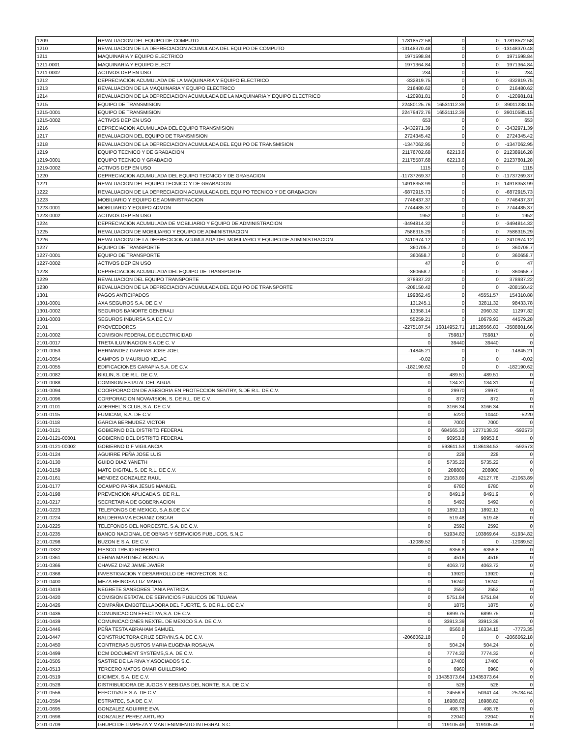| 1209 | REVALUACION DEL EQUIPO DE COMPUTO | 17818572.58 | 0 | 0 | 17818572.58 |
| 1210 | REVALUACION DE LA DEPRECIACION ACUMULADA DEL EQUIPO DE COMPUTO | -13148370.48 | 0 | 0 | -13148370.48 |
| 1211 | MAQUINARIA Y EQUIPO ELECTRICO | 1971598.84 | 0 | 0 | 1971598.84 |
| 1211-0001 | MAQUINARIA Y EQUIPO ELECT | 1971364.84 | 0 | 0 | 1971364.84 |
| 1211-0002 | ACTIVOS DEP EN USO | 234 | 0 | 0 | 234 |
| 1212 | DEPRECIACION ACUMULADA DE LA MAQUINARIA Y EQUIPO ELECTRICO | -332819.75 | 0 | 0 | -332819.75 |
| 1213 | REVALUACION DE LA MAQUINARIA Y EQUIPO ELECTRICO | 216480.62 | 0 | 0 | 216480.62 |
| 1214 | REVALUACION DE LA DEPRECIACION ACUMULADA DE LA MAQUINARIA Y EQUIPO ELECTRICO | -120981.81 | 0 | 0 | -120981.81 |
| 1215 | EQUIPO DE TRANSMISION | 22480125.76 | 16531112.39 | 0 | 39011238.15 |
| 1215-0001 | EQUIPO DE TRANSMISION | 22479472.76 | 16531112.39 | 0 | 39010585.15 |
| 1215-0002 | ACTIVOS DEP EN USO | 653 | 0 | 0 | 653 |
| 1216 | DEPRECIACION ACUMULADA DEL EQUIPO TRANSMISION | -3432971.39 | 0 | 0 | -3432971.39 |
| 1217 | REVALUACION DEL EQUIPO DE TRANSMISION | 2724345.42 | 0 | 0 | 2724345.42 |
| 1218 | REVALUACION DE LA DEPRECIACION ACUMULADA DEL EQUIPO DE TRANSMISION | -1347062.95 | 0 | 0 | -1347062.95 |
| 1219 | EQUIPO TECNICO Y DE GRABACION | 21176702.68 | 62213.6 | 0 | 21238916.28 |
| 1219-0001 | EQUIPO TECNICO Y GRABACIO | 21175587.68 | 62213.6 | 0 | 21237801.28 |
| 1219-0002 | ACTIVOS DEP EN USO | 1115 | 0 | 0 | 1115 |
| 1220 | DEPRECIACION ACUMULADA DEL EQUIPO TECNICO Y DE GRABACION | -11737269.37 | 0 | 0 | -11737269.37 |
| 1221 | REVALUACION DEL EQUIPO TECNICO Y DE GRABACION | 14918353.99 | 0 | 0 | 14918353.99 |
| 1222 | REVALUACION DE LA DEPRECIACION ACUMULADA DEL EQUIPO TECNICO Y DE GRABACION | -6872915.73 | 0 | 0 | -6872915.73 |
| 1223 | MOBILIARIO Y EQUIPO DE ADMINISTRACION | 7746437.37 | 0 | 0 | 7746437.37 |
| 1223-0001 | MOBILIARIO Y EQUIPO ADMON | 7744485.37 | 0 | 0 | 7744485.37 |
| 1223-0002 | ACTIVOS DEP EN USO | 1952 | 0 | 0 | 1952 |
| 1224 | DEPRECIACION ACUMULADA DE MOBILIARIO Y EQUIPO DE ADMINISTRACION | -3494814.32 | 0 | 0 | -3494814.32 |
| 1225 | REVALUACION DE MOBILIARIO Y EQUIPO DE ADMINISTRACION | 7586315.29 | 0 | 0 | 7586315.29 |
| 1226 | REVALUACION DE LA DEPRECICION ACUMULADA DEL MOBILIARIO Y EQUIPO DE ADMINISTRACION | -2410974.12 | 0 | 0 | -2410974.12 |
| 1227 | EQUIPO DE TRANSPORTE | 360705.7 | 0 | 0 | 360705.7 |
| 1227-0001 | EQUIPO DE TRANSPORTE | 360658.7 | 0 | 0 | 360658.7 |
| 1227-0002 | ACTIVOS DEP EN USO | 47 | 0 | 0 | 47 |
| 1228 | DEPRECIACION ACUMULADA DEL EQUIPO DE TRANSPORTE | -360658.7 | 0 | 0 | -360658.7 |
| 1229 | REVALUACION DEL EQUIPO TRANSPORTE | 378937.22 | 0 | 0 | 378937.22 |
| 1230 | REVALUACION DE LA DEPRECIACION ACUMULADA DEL EQUIPO DE TRANSPORTE | -208150.42 | 0 | 0 | -208150.42 |
| 1301 | PAGOS ANTICIPADOS | 199862.45 | 0 | 45551.57 | 154310.88 |
| 1301-0001 | AXA SEGUROS S.A. DE C.V | 131245.1 | 0 | 32811.32 | 98433.78 |
| 1301-0002 | SEGUROS BANORTE GENERALI | 13358.14 | 0 | 2060.32 | 11297.82 |
| 1301-0003 | SEGUROS INBURSA S.A DE C.V | 55259.21 | 0 | 10679.93 | 44579.28 |
| 2101 | PROVEEDORES | -2275187.54 | 16814952.71 | 18128566.83 | -3588801.66 |
| 2101-0002 | COMISION FEDERAL DE ELECTRICIDAD | 0 | 759817 | 759817 | 0 |
| 2101-0017 | TRETA ILUMINACION S A DE C. V | 0 | 39440 | 39440 | 0 |
| 2101-0053 | HERNANDEZ GARFIAS JOSE JOEL | -14845.21 | 0 | 0 | -14845.21 |
| 2101-0054 | CAMPOS D MAURILIO XELAC | -0.02 | 0 | 0 | -0.02 |
| 2101-0055 | EDIFICACIONES CARAPIA,S.A. DE C.V. | -182190.62 | 0 | 0 | -182190.62 |
| 2101-0082 | BIKLIN, S. DE R.L. DE C.V. | 0 | 489.51 | 489.51 | 0 |
| 2101-0088 | COMISION ESTATAL DEL AGUA | 0 | 134.31 | 134.31 | 0 |
| 2101-0094 | COORPORACION DE ASESORIA EN PROTECCION SENTRY, S.DE R.L. DE C.V. | 0 | 29970 | 29970 | 0 |
| 2101-0096 | CORPORACION NOVAVISION, S. DE R.L. DE C.V. | 0 | 872 | 872 | 0 |
| 2101-0101 | ADERHEL`S CLUB, S.A. DE C.V. | 0 | 3166.34 | 3166.34 | 0 |
| 2101-0115 | FUMICAM, S.A. DE C.V. | 0 | 5220 | 10440 | -5220 |
| 2101-0118 | GARCIA BERMUDEZ VICTOR | 0 | 7000 | 7000 | 0 |
| 2101-0121 | GOBIERNO DEL DISTRITO FEDERAL | 0 | 684565.33 | 1277138.33 | -592573 |
| 2101-0121-00001 | GOBIERNO DEL DISTRITO FEDERAL | 0 | 90953.8 | 90953.8 | 0 |
| 2101-0121-00002 | GOBIERNO D F VIGILANCIA | 0 | 593611.53 | 1186184.53 | -592573 |
| 2101-0124 | AGUIRRE PEÑA JOSE LUIS | 0 | 228 | 228 | 0 |
| 2101-0130 | GUIDO DIAZ YANETH | 0 | 5735.22 | 5735.22 | 0 |
| 2101-0159 | MATC DIGITAL, S. DE R.L. DE C.V. | 0 | 208800 | 208800 | 0 |
| 2101-0161 | MENDEZ GONZALEZ RAUL | 0 | 21063.89 | 42127.78 | -21063.89 |
| 2101-0177 | OCAMPO PARRA JESUS MANUEL | 0 | 6780 | 6780 | 0 |
| 2101-0198 | PREVENCION APLICADA S. DE R.L. | 0 | 8491.9 | 8491.9 | 0 |
| 2101-0217 | SECRETARIA DE GOBERNACION | 0 | 5492 | 5492 | 0 |
| 2101-0223 | TELEFONOS DE MEXICO, S.A.B.DE C.V. | 0 | 1892.13 | 1892.13 | 0 |
| 2101-0224 | BALDERRAMA ECHANIZ OSCAR | 0 | 519.48 | 519.48 | 0 |
| 2101-0225 | TELEFONOS DEL NOROESTE, S.A. DE C.V. | 0 | 2592 | 2592 | 0 |
| 2101-0235 | BANCO NACIONAL DE OBRAS Y SERVICIOS PUBLICOS, S.N.C | 0 | 51934.82 | 103869.64 | -51934.82 |
| 2101-0298 | BUZON E S.A. DE C.V. | -12089.52 | 0 | 0 | -12089.52 |
| 2101-0332 | FIESCO TREJO ROBERTO | 0 | 6356.8 | 6356.8 | 0 |
| 2101-0361 | CERNA MARTINEZ ROSALIA | 0 | 4516 | 4516 | 0 |
| 2101-0366 | CHAVEZ DIAZ JAIME JAVIER | 0 | 4063.72 | 4063.72 | 0 |
| 2101-0368 | INVESTIGACION Y DESARROLLO DE PROYECTOS, S.C. | 0 | 13920 | 13920 | 0 |
| 2101-0400 | MEZA REINOSA LUZ MARIA | 0 | 16240 | 16240 | 0 |
| 2101-0419 | NEGRETE SANSORES TANIA PATRICIA | 0 | 2552 | 2552 | 0 |
| 2101-0420 | COMISION ESTATAL DE SERVICIOS PUBLICOS DE TIJUANA | 0 | 5751.84 | 5751.84 | 0 |
| 2101-0426 | COMPAÑIA EMBOTELLADORA DEL FUERTE, S. DE R.L. DE C.V. | 0 | 1875 | 1875 | 0 |
| 2101-0436 | COMUNICACION EFECTIVA,S.A. DE C.V. | 0 | 6899.75 | 6899.75 | 0 |
| 2101-0439 | COMUNICACIONES NEXTEL DE MEXICO S.A. DE C.V. | 0 | 33913.39 | 33913.39 | 0 |
| 2101-0446 | PEÑA TESTA ABRAHAM SAMUEL | 0 | 8560.8 | 16334.15 | -7773.35 |
| 2101-0447 | CONSTRUCTORA CRUZ SERVIN,S.A. DE C.V. | -2066062.18 | 0 | 0 | -2066062.18 |
| 2101-0450 | CONTRERAS BUSTOS MARIA EUGENIA ROSALVA | 0 | 504.24 | 504.24 | 0 |
| 2101-0499 | DCM DOCUMENT SYSTEMS,S.A. DE C.V. | 0 | 7774.32 | 7774.32 | 0 |
| 2101-0505 | SASTRE DE LA RIVA Y ASOCIADOS S.C. | 0 | 17400 | 17400 | 0 |
| 2101-0513 | TERCERO MATOS OMAR GUILLERMO | 0 | 6960 | 6960 | 0 |
| 2101-0519 | DICIMEX, S.A. DE C.V. | 0 | 13435373.64 | 13435373.64 | 0 |
| 2101-0528 | DISTRIBUIDORA DE JUGOS Y BEBIDAS DEL NORTE, S.A. DE C.V. | 0 | 528 | 528 | 0 |
| 2101-0556 | EFECTIVALE S.A. DE C.V. | 0 | 24556.8 | 50341.44 | -25784.64 |
| 2101-0594 | ESTRATEC, S.A DE C.V. | 0 | 16988.82 | 16988.82 | 0 |
| 2101-0695 | GONZALEZ AGUIRRE EVA | 0 | 498.78 | 498.78 | 0 |
| 2101-0698 | GONZALEZ PEREZ ARTURO | 0 | 22040 | 22040 | 0 |
| 2101-0709 | GRUPO DE LIMPIEZA Y MANTENIMIENTO INTEGRAL S.C. | 0 | 119105.49 | 119105.49 | 0 |